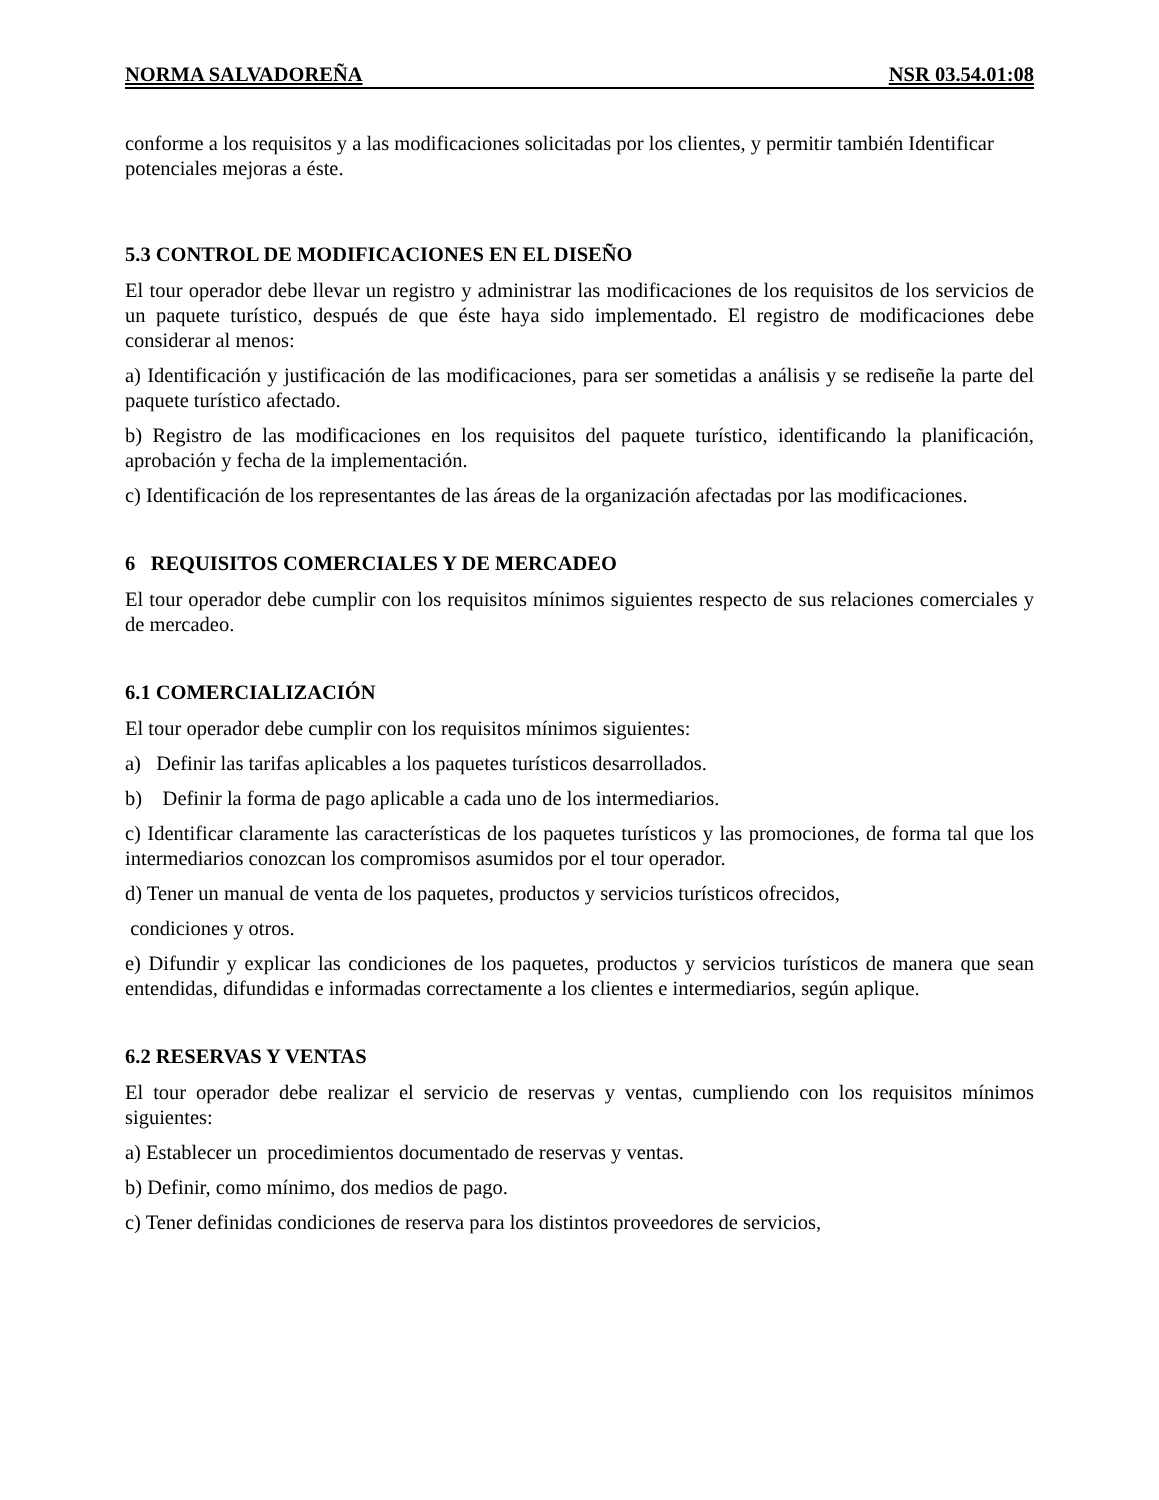NORMA SALVADOREÑA NSR 03.54.01:08
conforme a los requisitos y a las modificaciones solicitadas por los clientes, y permitir también Identificar potenciales mejoras a éste.
5.3 CONTROL DE MODIFICACIONES EN EL DISEÑO
El tour operador debe llevar un registro y administrar las modificaciones de los requisitos de los servicios de un paquete turístico, después de que éste haya sido implementado. El registro de modificaciones debe considerar al menos:
a) Identificación y justificación de las modificaciones, para ser sometidas a análisis y se rediseñe la parte del paquete turístico afectado.
b) Registro de las modificaciones en los requisitos del paquete turístico, identificando la planificación, aprobación y fecha de la implementación.
c) Identificación de los representantes de las áreas de la organización afectadas por las modificaciones.
6 REQUISITOS COMERCIALES Y DE MERCADEO
El tour operador debe cumplir con los requisitos mínimos siguientes respecto de sus relaciones comerciales y de mercadeo.
6.1 COMERCIALIZACIÓN
El tour operador debe cumplir con los requisitos mínimos siguientes:
a) Definir las tarifas aplicables a los paquetes turísticos desarrollados.
b) Definir la forma de pago aplicable a cada uno de los intermediarios.
c) Identificar claramente las características de los paquetes turísticos y las promociones, de forma tal que los intermediarios conozcan los compromisos asumidos por el tour operador.
d) Tener un manual de venta de los paquetes, productos y servicios turísticos ofrecidos,
condiciones y otros.
e) Difundir y explicar las condiciones de los paquetes, productos y servicios turísticos de manera que sean entendidas, difundidas e informadas correctamente a los clientes e intermediarios, según aplique.
6.2 RESERVAS Y VENTAS
El tour operador debe realizar el servicio de reservas y ventas, cumpliendo con los requisitos mínimos siguientes:
a) Establecer un procedimientos documentado de reservas y ventas.
b) Definir, como mínimo, dos medios de pago.
c) Tener definidas condiciones de reserva para los distintos proveedores de servicios,